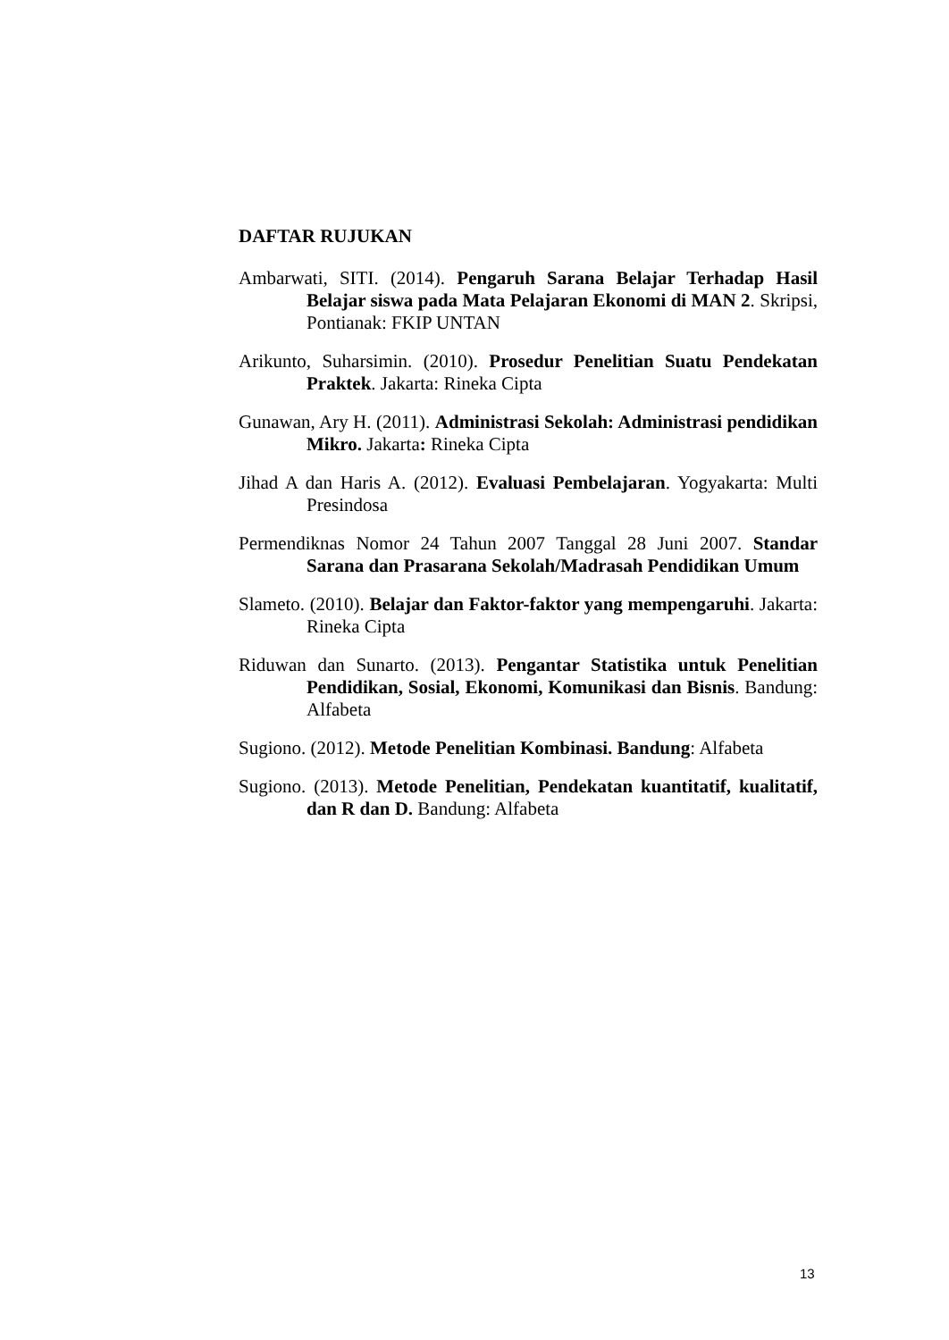DAFTAR RUJUKAN
Ambarwati, SITI. (2014). Pengaruh Sarana Belajar Terhadap Hasil Belajar siswa pada Mata Pelajaran Ekonomi di MAN 2. Skripsi, Pontianak: FKIP UNTAN
Arikunto, Suharsimin. (2010). Prosedur Penelitian Suatu Pendekatan Praktek. Jakarta: Rineka Cipta
Gunawan, Ary H. (2011). Administrasi Sekolah: Administrasi pendidikan Mikro. Jakarta: Rineka Cipta
Jihad A dan Haris A. (2012). Evaluasi Pembelajaran. Yogyakarta: Multi Presindosa
Permendiknas Nomor 24 Tahun 2007 Tanggal 28 Juni 2007. Standar Sarana dan Prasarana Sekolah/Madrasah Pendidikan Umum
Slameto. (2010). Belajar dan Faktor-faktor yang mempengaruhi. Jakarta: Rineka Cipta
Riduwan dan Sunarto. (2013). Pengantar Statistika untuk Penelitian Pendidikan, Sosial, Ekonomi, Komunikasi dan Bisnis. Bandung: Alfabeta
Sugiono. (2012). Metode Penelitian Kombinasi. Bandung: Alfabeta
Sugiono. (2013). Metode Penelitian, Pendekatan kuantitatif, kualitatif, dan R dan D. Bandung: Alfabeta
13